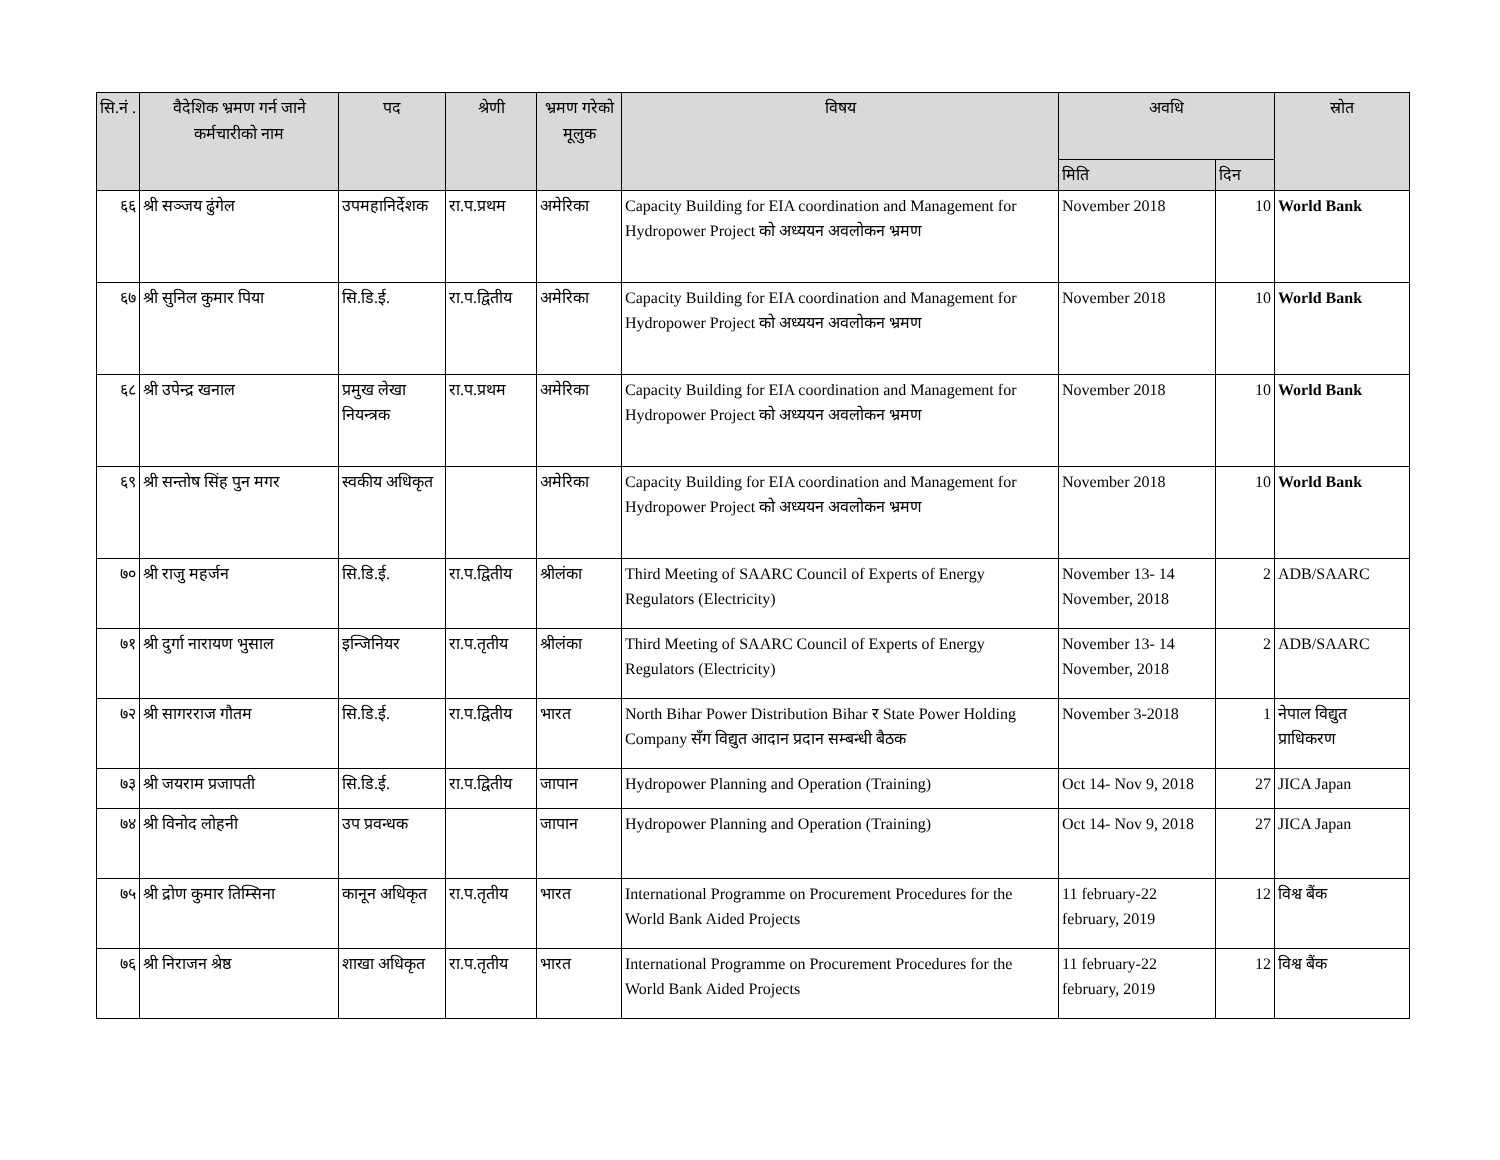| सि.नं . | वैदेशिक भ्रमण गर्न जाने कर्मचारीको नाम | पद | श्रेणी | भ्रमण गरेको मूलुक | विषय | अवधि | | स्रोत |
| --- | --- | --- | --- | --- | --- | --- | --- | --- |
| | | | | | | मिति | दिन | |
| ६६ | श्री सञ्जय ढुंगेल | उपमहानिर्देशक | रा.प.प्रथम | अमेरिका | Capacity Building for EIA coordination and Management for Hydropower Project को अध्ययन अवलोकन भ्रमण | November 2018 | 10 | World Bank |
| ६७ | श्री सुनिल कुमार पिया | सि.डि.ई. | रा.प.द्वितीय | अमेरिका | Capacity Building for EIA coordination and Management for Hydropower Project को अध्ययन अवलोकन भ्रमण | November 2018 | 10 | World Bank |
| ६८ | श्री उपेन्द्र खनाल | प्रमुख लेखा नियन्त्रक | रा.प.प्रथम | अमेरिका | Capacity Building for EIA coordination and Management for Hydropower Project को अध्ययन अवलोकन भ्रमण | November 2018 | 10 | World Bank |
| ६९ | श्री सन्तोष सिंह पुन मगर | स्वकीय अधिकृत | | अमेरिका | Capacity Building for EIA coordination and Management for Hydropower Project को अध्ययन अवलोकन भ्रमण | November 2018 | 10 | World Bank |
| ७० | श्री राजु महर्जन | सि.डि.ई. | रा.प.द्वितीय | श्रीलंका | Third Meeting of SAARC Council of Experts of Energy Regulators (Electricity) | November 13- 14 November, 2018 | 2 | ADB/SAARC |
| ७१ | श्री दुर्गा नारायण भुसाल | इन्जिनियर | रा.प.तृतीय | श्रीलंका | Third Meeting of SAARC Council of Experts of Energy Regulators (Electricity) | November 13- 14 November, 2018 | 2 | ADB/SAARC |
| ७२ | श्री सागरराज गौतम | सि.डि.ई. | रा.प.द्वितीय | भारत | North Bihar Power Distribution Bihar र State Power Holding Company सँग विद्युत आदान प्रदान सम्बन्धी बैठक | November 3-2018 | 1 | नेपाल विद्युत प्राधिकरण |
| ७३ | श्री जयराम प्रजापती | सि.डि.ई. | रा.प.द्वितीय | जापान | Hydropower Planning and Operation (Training) | Oct 14- Nov 9, 2018 | 27 | JICA Japan |
| ७४ | श्री विनोद लोहनी | उप प्रवन्धक | | जापान | Hydropower Planning and Operation (Training) | Oct 14- Nov 9, 2018 | 27 | JICA Japan |
| ७५ | श्री द्रोण कुमार तिम्सिना | कानून अधिकृत | रा.प.तृतीय | भारत | International Programme on Procurement Procedures for the World Bank Aided Projects | 11 february-22 february, 2019 | 12 | विश्व बैंक |
| ७६ | श्री निराजन श्रेष्ठ | शाखा अधिकृत | रा.प.तृतीय | भारत | International Programme on Procurement Procedures for the World Bank Aided Projects | 11 february-22 february, 2019 | 12 | विश्व बैंक |